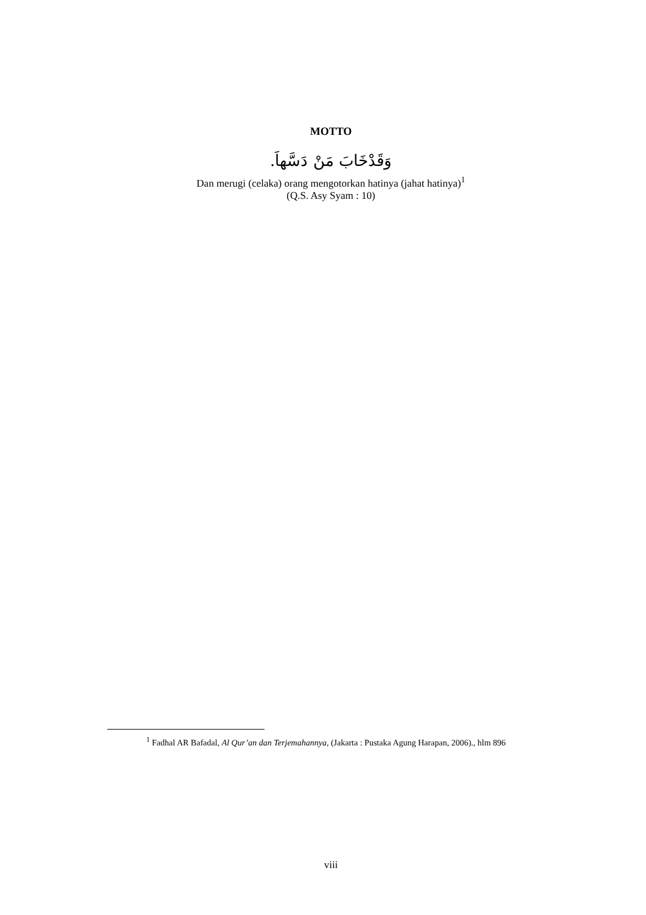MOTTO
وَقَدْخَابَ مَنْ دَسَّهاَ.
Dan merugi (celaka) orang mengotorkan hatinya (jahat hatinya)<sup>1</sup>
(Q.S. Asy Syam : 10)
<sup>1</sup> Fadhal AR Bafadal, Al Qur’an dan Terjemahannya, (Jakarta : Pustaka Agung Harapan, 2006)., hlm 896
viii